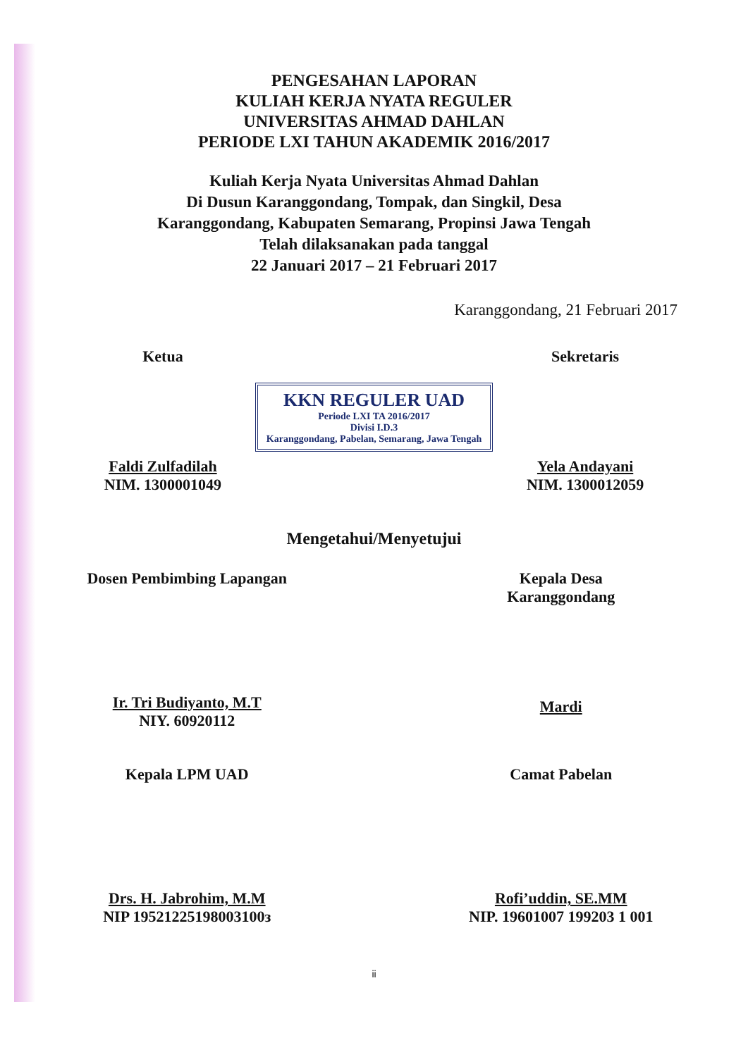PENGESAHAN LAPORAN
KULIAH KERJA NYATA REGULER
UNIVERSITAS AHMAD DAHLAN
PERIODE LXI TAHUN AKADEMIK 2016/2017
Kuliah Kerja Nyata Universitas Ahmad Dahlan
Di Dusun Karanggondang, Tompak, dan Singkil, Desa
Karanggondang, Kabupaten Semarang, Propinsi Jawa Tengah
Telah dilaksanakan pada tanggal
22 Januari 2017 – 21 Februari 2017
Karanggondang, 21 Februari 2017
Ketua
Faldi Zulfadilah
NIM. 1300001049
KKN REGULER UAD
Periode LXI TA 2016/2017
Divisi I.D.3
Karanggondang, Pabelan, Semarang, Jawa Tengah
Sekretaris
Yela Andayani
NIM. 1300012059
Mengetahui/Menyetujui
Dosen Pembimbing Lapangan
Ir. Tri Budiyanto, M.T
NIY. 60920112
Kepala Desa
Karanggondang
Mardi
Kepala LPM UAD
Drs. H. Jabrohim, M.M
NIP 19521225198003100з
Camat Pabelan
Rofi’uddin, SE.MM
NIP. 19601007 199203 1 001
ii